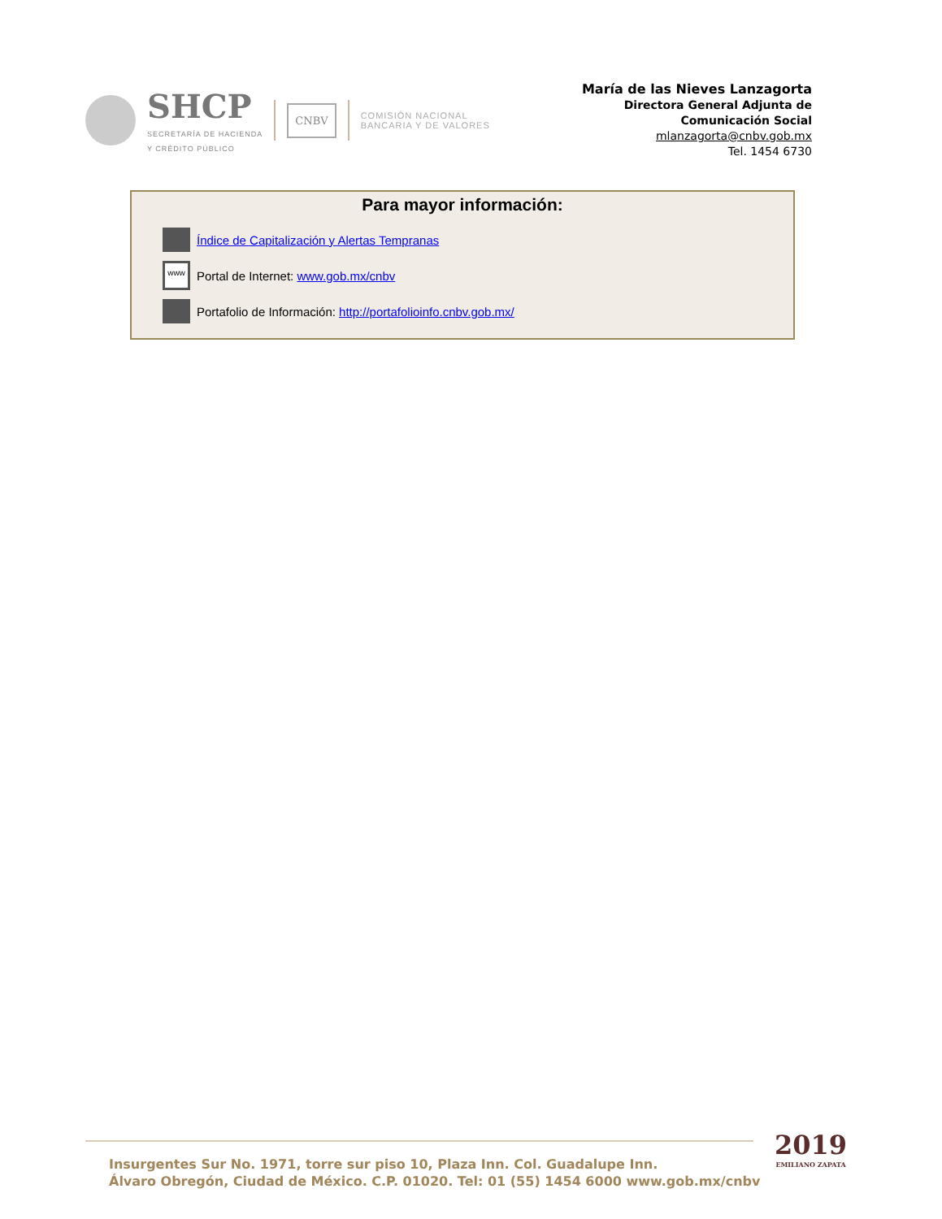SHCP
SECRETARÍA DE HACIENDA
Y CRÉDITO PÚBLICO
CNBV
COMISIÓN NACIONAL
BANCARIA Y DE VALORES
María de las Nieves Lanzagorta
Directora General Adjunta de
Comunicación Social
mlanzagorta@cnbv.gob.mx
Tel. 1454 6730
Para mayor información:
Índice de Capitalización y Alertas Tempranas
www
Portal de Internet: www.gob.mx/cnbv
Portafolio de Información: http://portafolioinfo.cnbv.gob.mx/
Insurgentes Sur No. 1971, torre sur piso 10, Plaza Inn. Col. Guadalupe Inn.
Álvaro Obregón, Ciudad de México. C.P. 01020. Tel: 01 (55) 1454 6000 www.gob.mx/cnbv
2019
EMILIANO ZAPATA